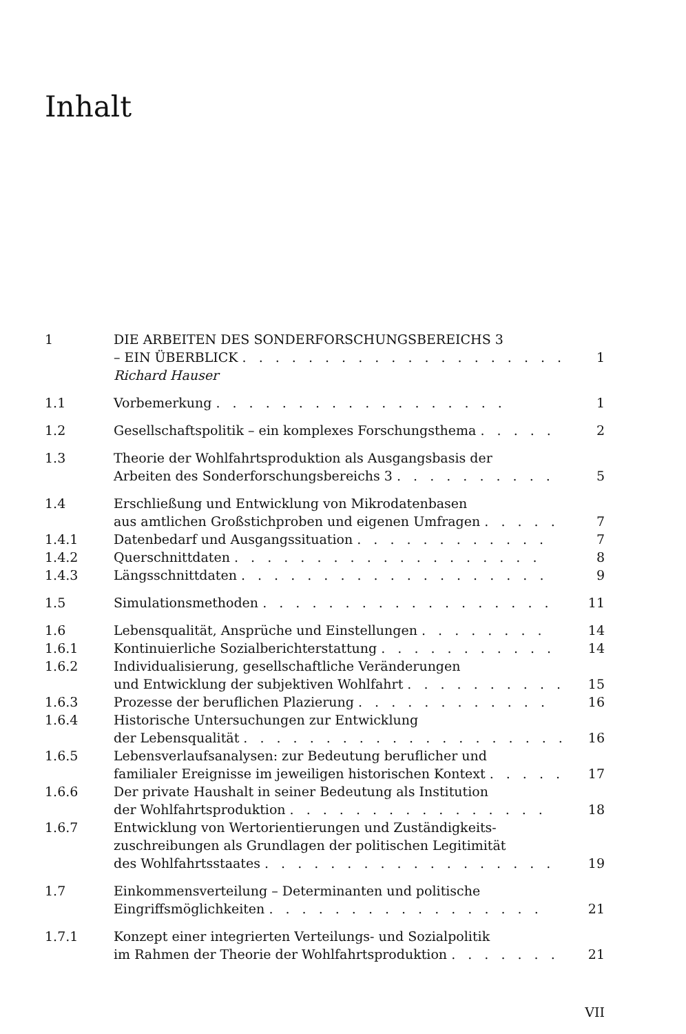Inhalt
| 1 | DIE ARBEITEN DES SONDERFORSCHUNGSBEREICHS 3 – EIN ÜBERBLICK . . . . . . . . . . . . . . . . . . . . | 1 |
| | Richard Hauser | |
| 1.1 | Vorbemerkung . . . . . . . . . . . . . . . . . . | 1 |
| 1.2 | Gesellschaftspolitik – ein komplexes Forschungsthema . . . . . | 2 |
| 1.3 | Theorie der Wohlfahrtsproduktion als Ausgangsbasis der Arbeiten des Sonderforschungsbereichs 3 . . . . . . . . . . | 5 |
| 1.4 | Erschließung und Entwicklung von Mikrodatenbasen aus amtlichen Großstichproben und eigenen Umfragen . . . . . | 7 |
| 1.4.1 | Datenbedarf und Ausgangssituation . . . . . . . . . . . . | 7 |
| 1.4.2 | Querschnittdaten . . . . . . . . . . . . . . . . . . . | 8 |
| 1.4.3 | Längsschnittdaten . . . . . . . . . . . . . . . . . . . | 9 |
| 1.5 | Simulationsmethoden . . . . . . . . . . . . . . . . . . | 11 |
| 1.6 | Lebensqualität, Ansprüche und Einstellungen . . . . . . . . | 14 |
| 1.6.1 | Kontinuierliche Sozialberichterstattung . . . . . . . . . . . | 14 |
| 1.6.2 | Individualisierung, gesellschaftliche Veränderungen und Entwicklung der subjektiven Wohlfahrt . . . . . . . . . . | 15 |
| 1.6.3 | Prozesse der beruflichen Plazierung . . . . . . . . . . . . | 16 |
| 1.6.4 | Historische Untersuchungen zur Entwicklung der Lebensqualität . . . . . . . . . . . . . . . . . . . . | 16 |
| 1.6.5 | Lebensverlaufsanalysen: zur Bedeutung beruflicher und familialer Ereignisse im jeweiligen historischen Kontext . . . . . | 17 |
| 1.6.6 | Der private Haushalt in seiner Bedeutung als Institution der Wohlfahrtsproduktion . . . . . . . . . . . . . . . . | 18 |
| 1.6.7 | Entwicklung von Wertorientierungen und Zuständigkeits- zuschreibungen als Grundlagen der politischen Legitimität des Wohlfahrtsstaates . . . . . . . . . . . . . . . . . . | 19 |
| 1.7 | Einkommensverteilung – Determinanten und politische Eingriffsmöglichkeiten . . . . . . . . . . . . . . . . . | 21 |
| 1.7.1 | Konzept einer integrierten Verteilungs- und Sozialpolitik im Rahmen der Theorie der Wohlfahrtsproduktion . . . . . . . | 21 |
VII